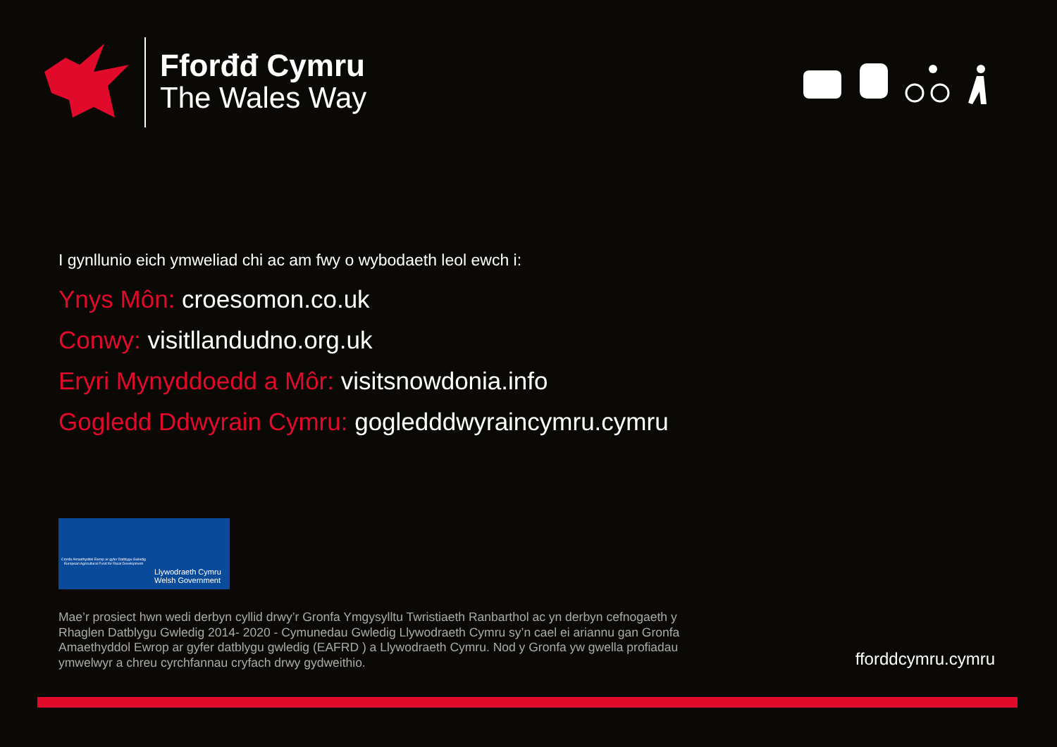Fforđđ Cymru
The Wales Way
I gynllunio eich ymweliad chi ac am fwy o wybodaeth leol ewch i:
Ynys Môn: croesomon.co.uk
Conwy: visitllandudno.org.uk
Eryri Mynyddoedd a Môr: visitsnowdonia.info
Gogledd Ddwyrain Cymru: gogledddwyraincymru.cymru
Cronfa Amaethyddol Ewrop ar gyfer Datblygu Gwledig
European Agricultural Fund for Rural Development
Llywodraeth Cymru
Welsh Government
Mae’r prosiect hwn wedi derbyn cyllid drwy’r Gronfa Ymgysylltu Twristiaeth Ranbarthol ac yn derbyn cefnogaeth y Rhaglen Datblygu Gwledig 2014- 2020 - Cymunedau Gwledig Llywodraeth Cymru sy’n cael ei ariannu gan Gronfa Amaethyddol Ewrop ar gyfer datblygu gwledig (EAFRD ) a Llywodraeth Cymru. Nod y Gronfa yw gwella profiadau ymwelwyr a chreu cyrchfannau cryfach drwy gydweithio.
fforddcymru.cymru